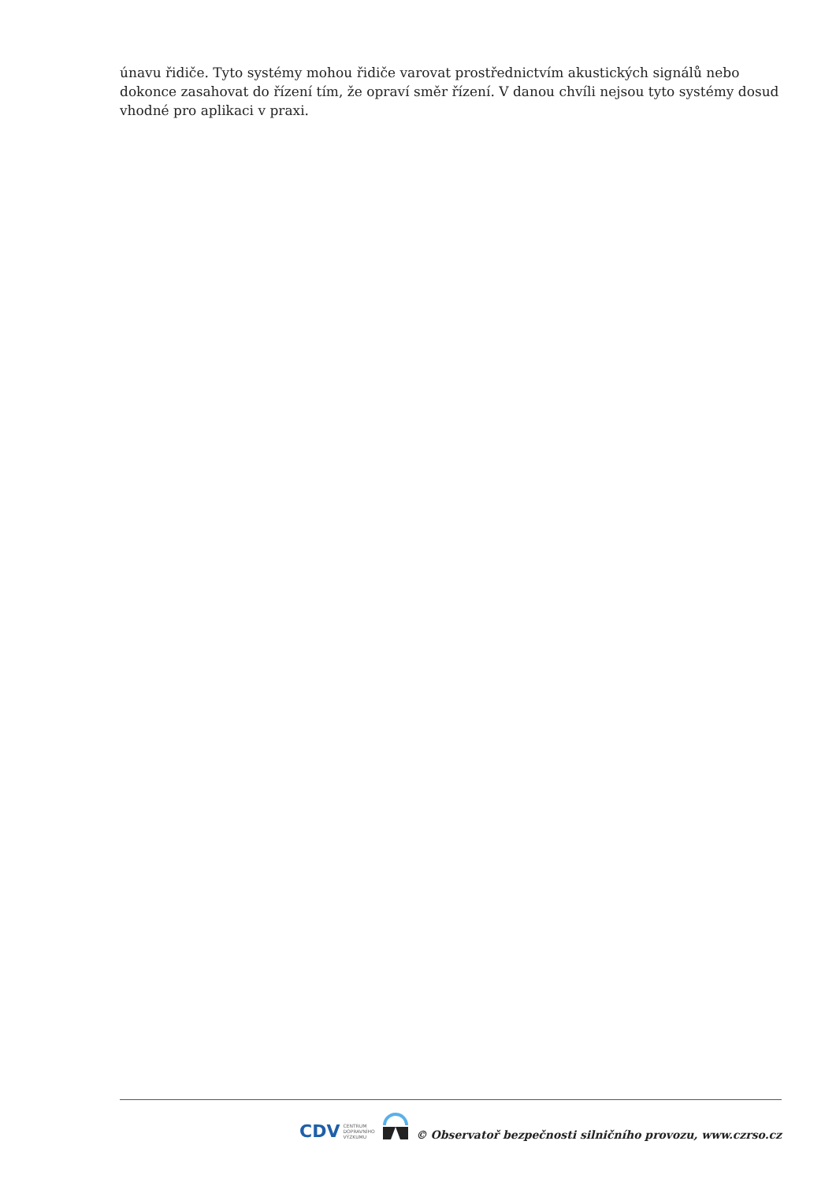únavu řidiče. Tyto systémy mohou řidiče varovat prostřednictvím akustických signálů nebo dokonce zasahovat do řízení tím, že opraví směr řízení. V danou chvíli nejsou tyto systémy dosud vhodné pro aplikaci v praxi.
CDV CENTRUM
DOPRAVNÍHO
VÝZKUMU
© Observatoř bezpečnosti silničního provozu, www.czrso.cz